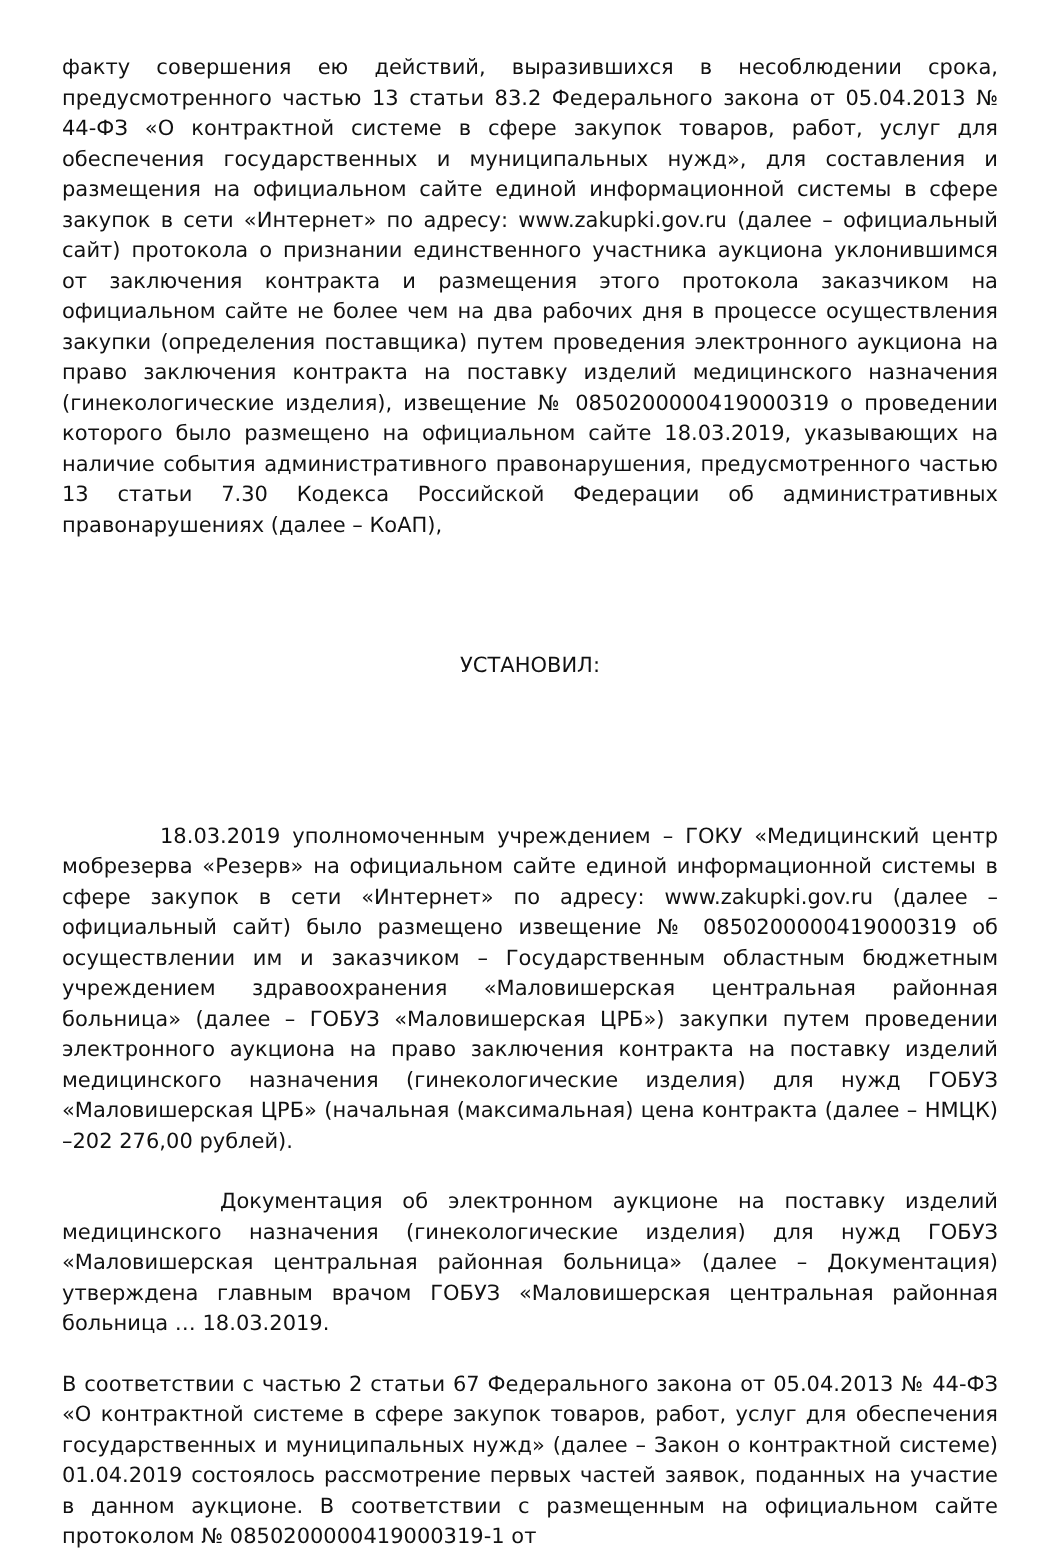факту совершения ею действий, выразившихся в несоблюдении срока, предусмотренного частью 13 статьи 83.2 Федерального закона от 05.04.2013 № 44-ФЗ «О контрактной системе в сфере закупок товаров, работ, услуг для обеспечения государственных и муниципальных нужд», для составления и размещения на официальном сайте единой информационной системы в сфере закупок в сети «Интернет» по адресу: www.zakupki.gov.ru (далее – официальный сайт) протокола о признании единственного участника аукциона уклонившимся от заключения контракта и размещения этого протокола заказчиком на официальном сайте не более чем на два рабочих дня в процессе осуществления закупки (определения поставщика) путем проведения электронного аукциона на право заключения контракта на поставку изделий медицинского назначения (гинекологические изделия), извещение № 0850200000419000319 о проведении которого было размещено на официальном сайте 18.03.2019, указывающих на наличие события административного правонарушения, предусмотренного частью 13 статьи 7.30 Кодекса Российской Федерации об административных правонарушениях (далее – КоАП),
УСТАНОВИЛ:
18.03.2019 уполномоченным учреждением – ГОКУ «Медицинский центр мобрезерва «Резерв» на официальном сайте единой информационной системы в сфере закупок в сети «Интернет» по адресу: www.zakupki.gov.ru (далее – официальный сайт) было размещено извещение № 0850200000419000319 об осуществлении им и заказчиком – Государственным областным бюджетным учреждением здравоохранения «Маловишерская центральная районная больница» (далее – ГОБУЗ «Маловишерская ЦРБ») закупки путем проведении электронного аукциона на право заключения контракта на поставку изделий медицинского назначения (гинекологические изделия) для нужд ГОБУЗ «Маловишерская ЦРБ» (начальная (максимальная) цена контракта (далее – НМЦК) –202 276,00 рублей).
Документация об электронном аукционе на поставку изделий медицинского назначения (гинекологические изделия) для нужд ГОБУЗ «Маловишерская центральная районная больница» (далее – Документация) утверждена главным врачом ГОБУЗ «Маловишерская центральная районная больница … 18.03.2019.
В соответствии с частью 2 статьи 67 Федерального закона от 05.04.2013 № 44-ФЗ «О контрактной системе в сфере закупок товаров, работ, услуг для обеспечения государственных и муниципальных нужд» (далее – Закон о контрактной системе) 01.04.2019 состоялось рассмотрение первых частей заявок, поданных на участие в данном аукционе. В соответствии с размещенным на официальном сайте протоколом № 0850200000419000319-1 от